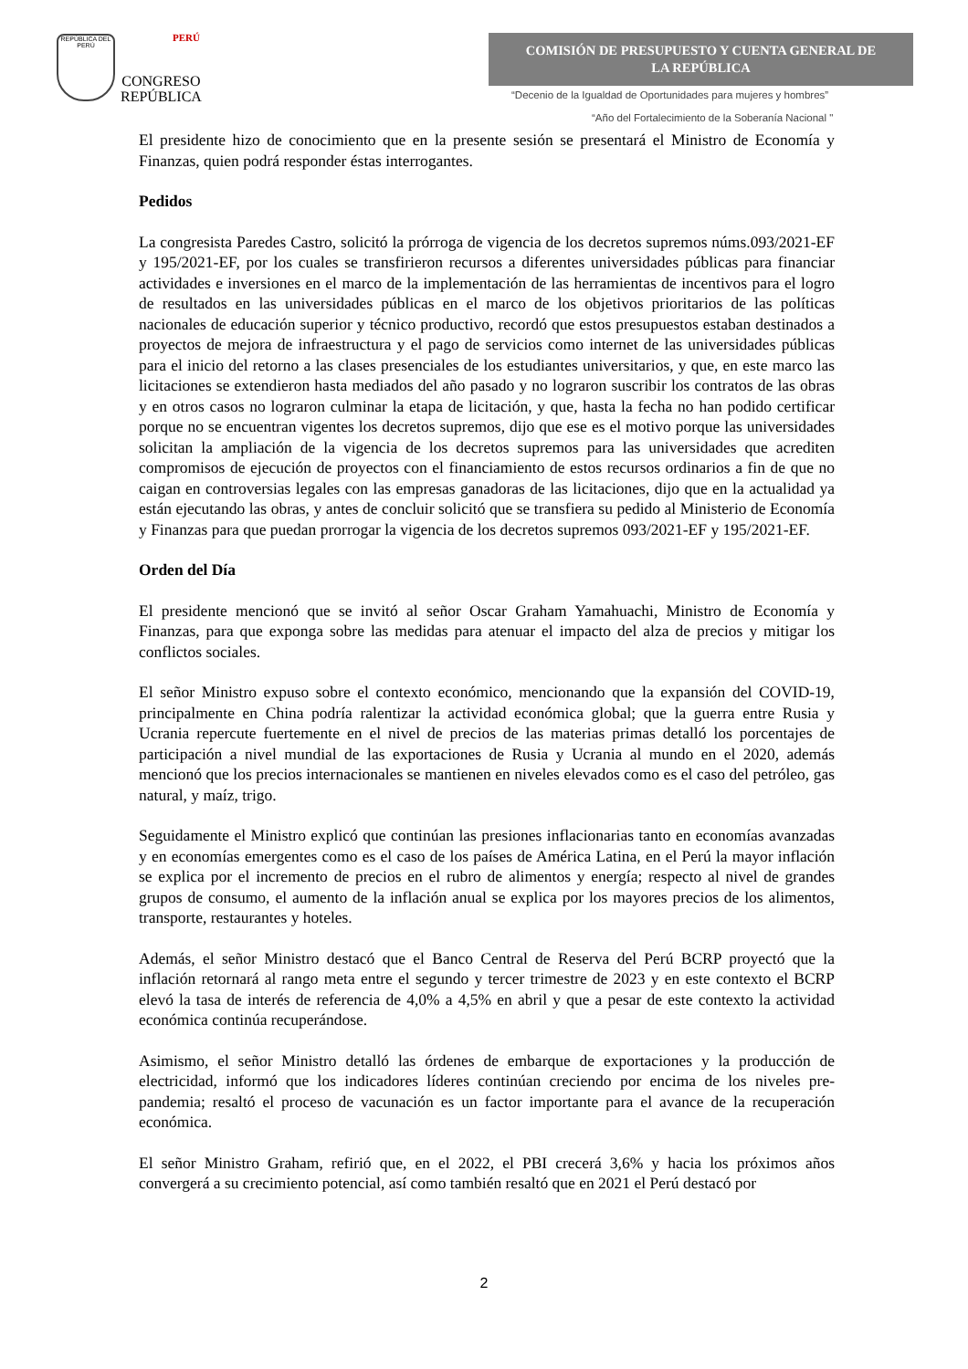REPÚBLICA DEL PERÚ
PERÚ
CONGRESO
REPÚBLICA
COMISIÓN DE PRESUPUESTO Y CUENTA GENERAL DE
LA REPÚBLICA
“Decenio de la Igualdad de Oportunidades para mujeres y hombres”
“Año del Fortalecimiento de la Soberanía Nacional "
El presidente hizo de conocimiento que en la presente sesión se presentará el Ministro de Economía y Finanzas, quien podrá responder éstas interrogantes.
Pedidos
La congresista Paredes Castro, solicitó la prórroga de vigencia de los decretos supremos núms.093/2021-EF y 195/2021-EF, por los cuales se transfirieron recursos a diferentes universidades públicas para financiar actividades e inversiones en el marco de la implementación de las herramientas de incentivos para el logro de resultados en las universidades públicas en el marco de los objetivos prioritarios de las políticas nacionales de educación superior y técnico productivo, recordó que estos presupuestos estaban destinados a proyectos de mejora de infraestructura y el pago de servicios como internet de las universidades públicas para el inicio del retorno a las clases presenciales de los estudiantes universitarios, y que, en este marco las licitaciones se extendieron hasta mediados del año pasado y no lograron suscribir los contratos de las obras y en otros casos no lograron culminar la etapa de licitación, y que, hasta la fecha no han podido certificar porque no se encuentran vigentes los decretos supremos, dijo que ese es el motivo porque las universidades solicitan la ampliación de la vigencia de los decretos supremos para las universidades que acrediten compromisos de ejecución de proyectos con el financiamiento de estos recursos ordinarios a fin de que no caigan en controversias legales con las empresas ganadoras de las licitaciones, dijo que en la actualidad ya están ejecutando las obras, y antes de concluir solicitó que se transfiera su pedido al Ministerio de Economía y Finanzas para que puedan prorrogar la vigencia de los decretos supremos 093/2021-EF y 195/2021-EF.
Orden del Día
El presidente mencionó que se invitó al señor Oscar Graham Yamahuachi, Ministro de Economía y Finanzas, para que exponga sobre las medidas para atenuar el impacto del alza de precios y mitigar los conflictos sociales.
El señor Ministro expuso sobre el contexto económico, mencionando que la expansión del COVID-19, principalmente en China podría ralentizar la actividad económica global; que la guerra entre Rusia y Ucrania repercute fuertemente en el nivel de precios de las materias primas detalló los porcentajes de participación a nivel mundial de las exportaciones de Rusia y Ucrania al mundo en el 2020, además mencionó que los precios internacionales se mantienen en niveles elevados como es el caso del petróleo, gas natural, y maíz, trigo.
Seguidamente el Ministro explicó que continúan las presiones inflacionarias tanto en economías avanzadas y en economías emergentes como es el caso de los países de América Latina, en el Perú la mayor inflación se explica por el incremento de precios en el rubro de alimentos y energía; respecto al nivel de grandes grupos de consumo, el aumento de la inflación anual se explica por los mayores precios de los alimentos, transporte, restaurantes y hoteles.
Además, el señor Ministro destacó que el Banco Central de Reserva del Perú BCRP proyectó que la inflación retornará al rango meta entre el segundo y tercer trimestre de 2023 y en este contexto el BCRP elevó la tasa de interés de referencia de 4,0% a 4,5% en abril y que a pesar de este contexto la actividad económica continúa recuperándose.
Asimismo, el señor Ministro detalló las órdenes de embarque de exportaciones y la producción de electricidad, informó que los indicadores líderes continúan creciendo por encima de los niveles pre-pandemia; resaltó el proceso de vacunación es un factor importante para el avance de la recuperación económica.
El señor Ministro Graham, refirió que, en el 2022, el PBI crecerá 3,6% y hacia los próximos años convergerá a su crecimiento potencial, así como también resaltó que en 2021 el Perú destacó por
2